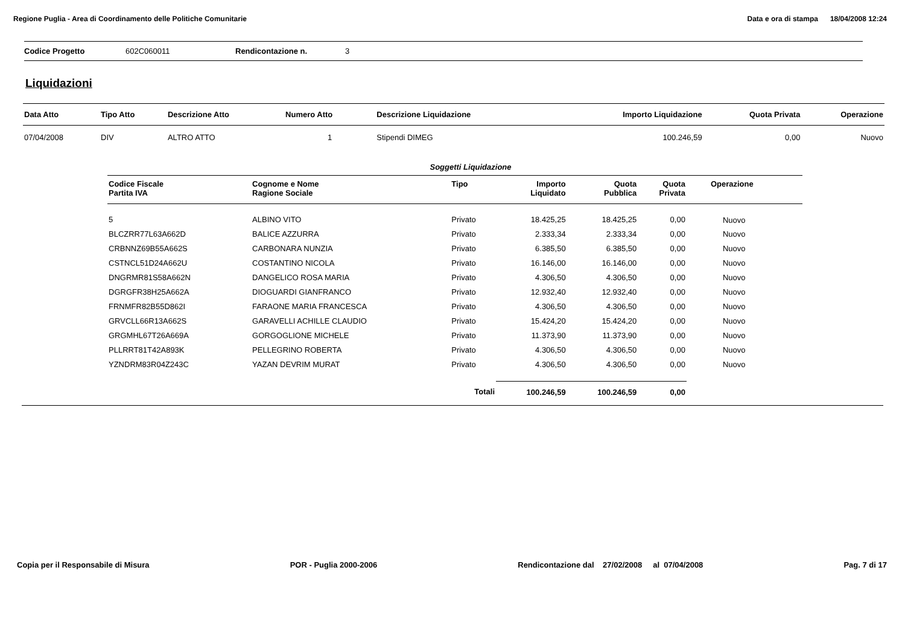Regione Puglia - Area di Coordinamento delle Politiche Comunitarie Data e ora di stampa 18/04/2008 12:24
Codice Progetto 602C060011 Rendicontazione n. 3
Liquidazioni
| Data Atto | Tipo Atto | Descrizione Atto | Numero Atto | Descrizione Liquidazione | Importo Liquidazione | Quota Privata | Operazione |
| --- | --- | --- | --- | --- | --- | --- | --- |
| 07/04/2008 | DIV | ALTRO ATTO | 1 | Stipendi DIMEG | 100.246,59 | 0,00 | Nuovo |
Soggetti Liquidazione
| Codice Fiscale Partita IVA | Cognome e Nome Ragione Sociale | Tipo | Importo Liquidato | Quota Pubblica | Quota Privata | Operazione |
| --- | --- | --- | --- | --- | --- | --- |
| 5 | ALBINO VITO | Privato | 18.425,25 | 18.425,25 | 0,00 | Nuovo |
| BLCZRR77L63A662D | BALICE AZZURRA | Privato | 2.333,34 | 2.333,34 | 0,00 | Nuovo |
| CRBNNZ69B55A662S | CARBONARA NUNZIA | Privato | 6.385,50 | 6.385,50 | 0,00 | Nuovo |
| CSTNCL51D24A662U | COSTANTINO NICOLA | Privato | 16.146,00 | 16.146,00 | 0,00 | Nuovo |
| DNGRMR81S58A662N | DANGELICO ROSA MARIA | Privato | 4.306,50 | 4.306,50 | 0,00 | Nuovo |
| DGRGFR38H25A662A | DIOGUARDI GIANFRANCO | Privato | 12.932,40 | 12.932,40 | 0,00 | Nuovo |
| FRNMFR82B55D862I | FARAONE MARIA FRANCESCA | Privato | 4.306,50 | 4.306,50 | 0,00 | Nuovo |
| GRVCLL66R13A662S | GARAVELLI ACHILLE CLAUDIO | Privato | 15.424,20 | 15.424,20 | 0,00 | Nuovo |
| GRGMHL67T26A669A | GORGOGLIONE MICHELE | Privato | 11.373,90 | 11.373,90 | 0,00 | Nuovo |
| PLLRRT81T42A893K | PELLEGRINO ROBERTA | Privato | 4.306,50 | 4.306,50 | 0,00 | Nuovo |
| YZNDRM83R04Z243C | YAZAN DEVRIM MURAT | Privato | 4.306,50 | 4.306,50 | 0,00 | Nuovo |
| | | Totali | 100.246,59 | 100.246,59 | 0,00 | |
Copia per il Responsabile di Misura POR - Puglia 2000-2006 Rendicontazione dal 27/02/2008 al 07/04/2008 Pag. 7 di 17